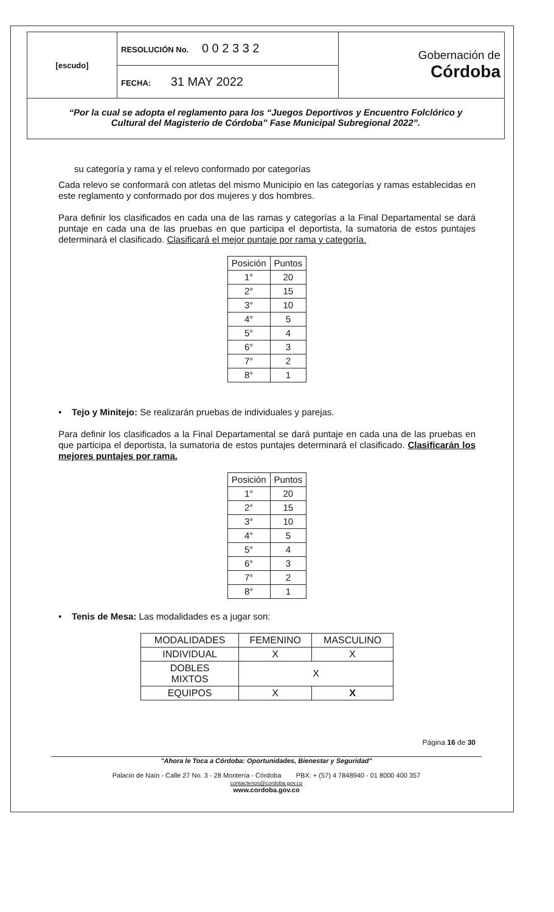| [escudo] | RESOLUCIÓN No. 0 0 2 3 3 2 | Gobernación de Córdoba |
| | FECHA: 31 MAY 2022 | |
“Por la cual se adopta el reglamento para los “Juegos Deportivos y Encuentro Folclórico y
Cultural del Magisterio de Córdoba” Fase Municipal Subregional 2022”.
su categoría y rama y el relevo conformado por categorías
Cada relevo se conformará con atletas del mismo Municipio en las categorías y ramas establecidas en este reglamento y conformado por dos mujeres y dos hombres.
Para definir los clasificados en cada una de las ramas y categorías a la Final Departamental se dará puntaje en cada una de las pruebas en que participa el deportista, la sumatoria de estos puntajes determinará el clasificado. Clasificará el mejor puntaje por rama y categoría.
| Posición | Puntos |
| --- | --- |
| 1° | 20 |
| 2° | 15 |
| 3° | 10 |
| 4° | 5 |
| 5° | 4 |
| 6° | 3 |
| 7° | 2 |
| 8° | 1 |
• Tejo y Minitejo: Se realizarán pruebas de individuales y parejas.
Para definir los clasificados a la Final Departamental se dará puntaje en cada una de las pruebas en que participa el deportista, la sumatoria de estos puntajes determinará el clasificado. Clasificarán los mejores puntajes por rama.
| Posición | Puntos |
| --- | --- |
| 1° | 20 |
| 2° | 15 |
| 3° | 10 |
| 4° | 5 |
| 5° | 4 |
| 6° | 3 |
| 7° | 2 |
| 8° | 1 |
• Tenis de Mesa: Las modalidades es a jugar son:
| MODALIDADES | FEMENINO | MASCULINO |
| --- | --- | --- |
| INDIVIDUAL | X | X |
| DOBLES MIXTOS | X | |
| EQUIPOS | X | X |
Página 16 de 30
"Ahora le Toca a Córdoba: Oportunidades, Bienestar y Seguridad"
Palacio de Naín - Calle 27 No. 3 - 28 Montería - Córdoba PBX: + (57) 4 7848940 - 01 8000 400 357
contactenos@cordoba.gov.co
www.cordoba.gov.co